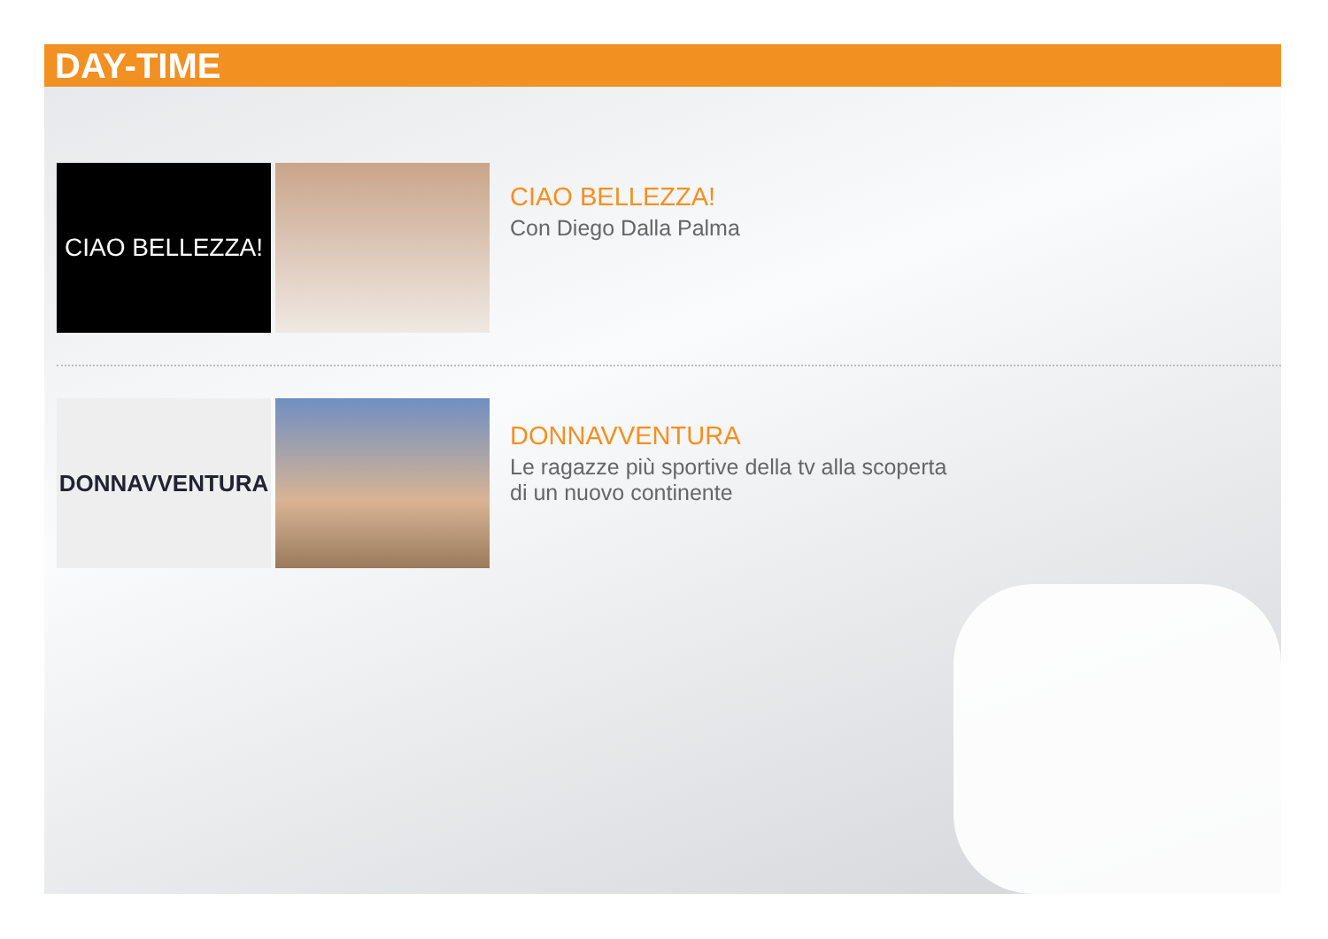DAY-TIME
CIAO BELLEZZA!
CIAO BELLEZZA!
Con Diego Dalla Palma
DONNAVVENTURA
DONNAVVENTURA
Le ragazze più sportive della tv alla scoperta
di un nuovo continente